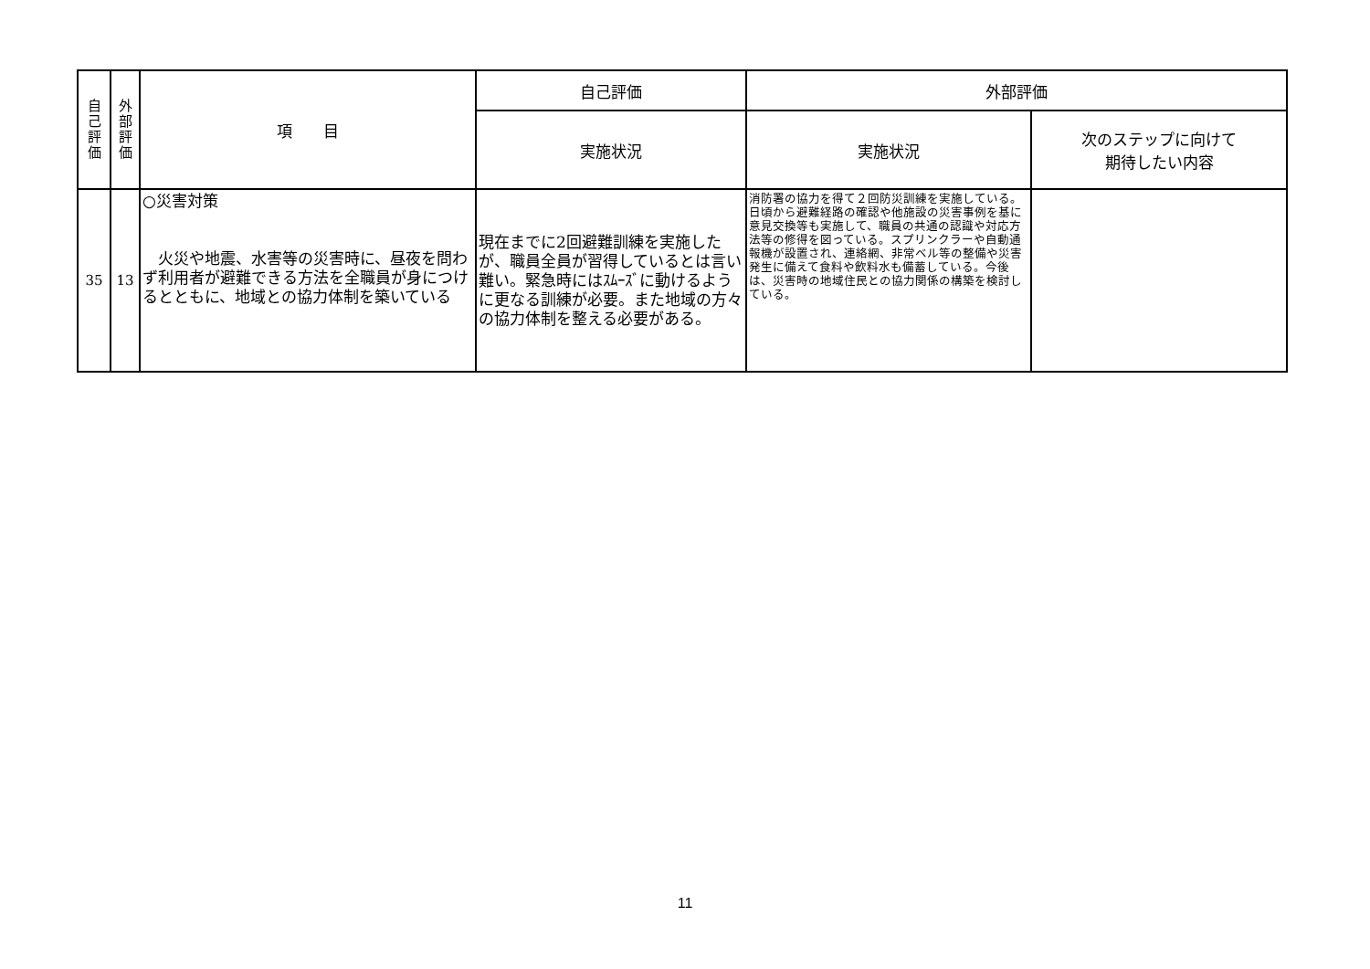| 自 己 評 価 | 外 部 評 価 | 項 目 | 自己評価 | 外部評価 | |
| --- | --- | --- | --- | --- | --- |
| | | | 実施状況 | 実施状況 | 次のステップに向けて 期待したい内容 |
| 35 | 13 | ○災害対策 火災や地震、水害等の災害時に、昼夜を問わず利用者が避難できる方法を全職員が身につけるとともに、地域との協力体制を築いている | 現在までに2回避難訓練を実施したが、職員全員が習得しているとは言い難い。緊急時にはｽﾑｰｽﾞに動けるように更なる訓練が必要。また地域の方々の協力体制を整える必要がある。 | 消防署の協力を得て２回防災訓練を実施している。日頃から避難経路の確認や他施設の災害事例を基に意見交換等も実施して、職員の共通の認識や対応方法等の修得を図っている。スプリンクラーや自動通報機が設置され、連絡網、非常ベル等の整備や災害発生に備えて食料や飲料水も備蓄している。今後は、災害時の地域住民との協力関係の構築を検討している。 | |
11